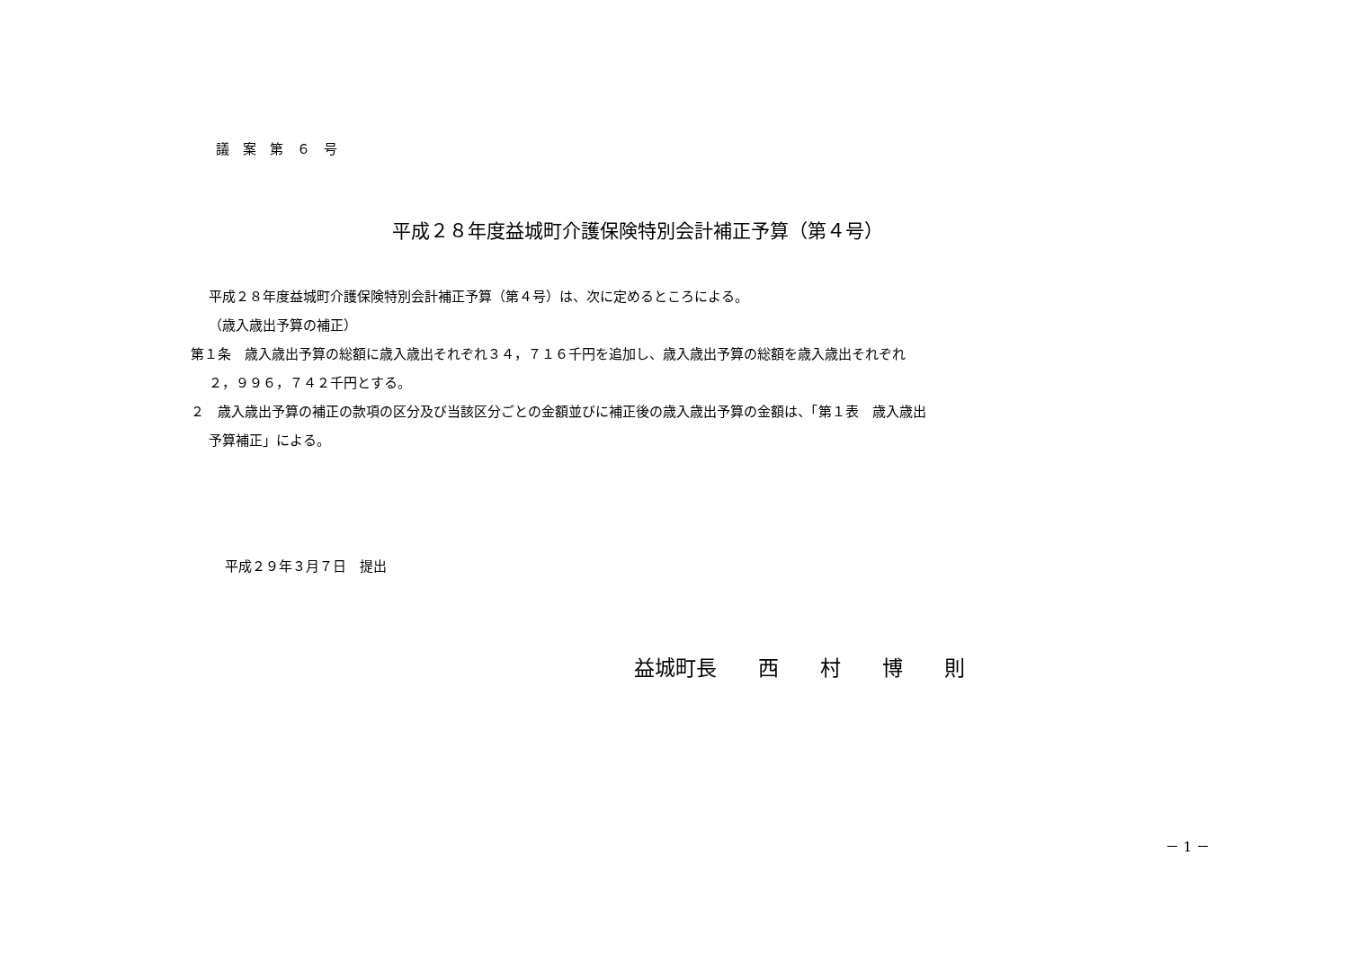議　案　第　６　号
平成２８年度益城町介護保険特別会計補正予算（第４号）
平成２８年度益城町介護保険特別会計補正予算（第４号）は、次に定めるところによる。
（歳入歳出予算の補正）
第１条　歳入歳出予算の総額に歳入歳出それぞれ３４，７１６千円を追加し、歳入歳出予算の総額を歳入歳出それぞれ
２，９９６，７４２千円とする。
２　歳入歳出予算の補正の款項の区分及び当該区分ごとの金額並びに補正後の歳入歳出予算の金額は、「第１表　歳入歳出
予算補正」による。
平成２９年３月７日　提出
益城町長　　西　　村　　博　　則
－ 1 －